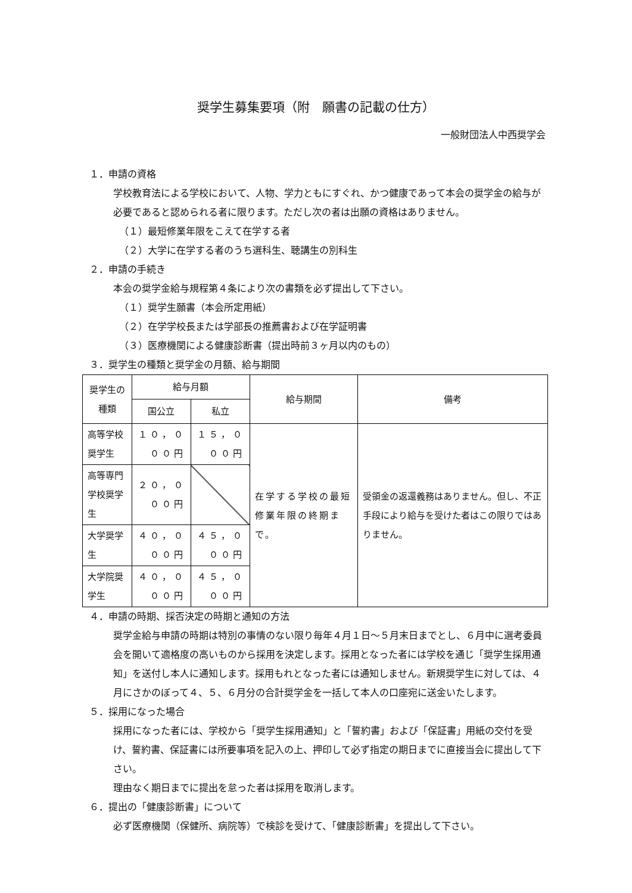奨学生募集要項（附　願書の記載の仕方）
一般財団法人中西奨学会
１．申請の資格
学校教育法による学校において、人物、学力ともにすぐれ、かつ健康であって本会の奨学金の給与が必要であると認められる者に限ります。ただし次の者は出願の資格はありません。
（１）最短修業年限をこえて在学する者
（２）大学に在学する者のうち選科生、聴講生の別科生
２．申請の手続き
本会の奨学金給与規程第４条により次の書類を必ず提出して下さい。
（１）奨学生願書（本会所定用紙）
（２）在学学校長または学部長の推薦書および在学証明書
（３）医療機関による健康診断書（提出時前３ヶ月以内のもの）
３．奨学生の種類と奨学金の月額、給与期間
| 奨学生の種類 | 給与月額 | | 給与期間 | 備考 |
| --- | --- | --- | --- | --- |
| | 国公立 | 私立 | | |
| 高等学校奨学生 | １０，０００円 | １５，０００円 | 在学する学校の最短修業年限の終期まで。 | 受領金の返還義務はありません。但し、不正手段により給与を受けた者はこの限りではありません。 |
| 高等専門学校奨学生 | ２０，０００円 | | | |
| 大学奨学生 | ４０，０００円 | ４５，０００円 | | |
| 大学院奨学生 | ４０，０００円 | ４５，０００円 | | |
４．申請の時期、採否決定の時期と通知の方法
奨学金給与申請の時期は特別の事情のない限り毎年４月１日～５月末日までとし、６月中に選考委員会を開いて適格度の高いものから採用を決定します。採用となった者には学校を通じ「奨学生採用通知」を送付し本人に通知します。採用もれとなった者には通知しません。新規奨学生に対しては、４月にさかのぼって４、５、６月分の合計奨学金を一括して本人の口座宛に送金いたします。
５．採用になった場合
採用になった者には、学校から「奨学生採用通知」と「誓約書」および「保証書」用紙の交付を受け、誓約書、保証書には所要事項を記入の上、押印して必ず指定の期日までに直接当会に提出して下さい。
理由なく期日までに提出を怠った者は採用を取消します。
６．提出の「健康診断書」について
必ず医療機関（保健所、病院等）で検診を受けて、「健康診断書」を提出して下さい。